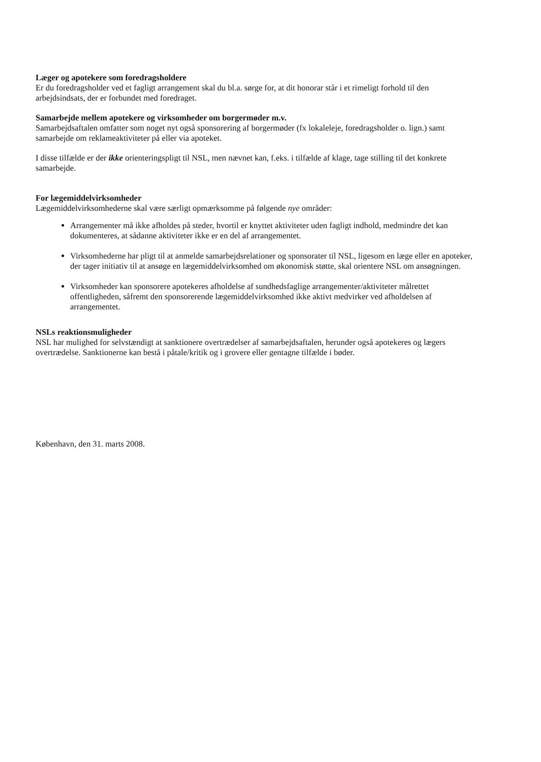Læger og apotekere som foredragsholdere
Er du foredragsholder ved et fagligt arrangement skal du bl.a. sørge for, at dit honorar står i et rimeligt forhold til den arbejdsindsats, der er forbundet med foredraget.
Samarbejde mellem apotekere og virksomheder om borgermøder m.v.
Samarbejdsaftalen omfatter som noget nyt også sponsorering af borgermøder (fx lokaleleje, foredragsholder o. lign.) samt samarbejde om reklameaktiviteter på eller via apoteket.
I disse tilfælde er der ikke orienteringspligt til NSL, men nævnet kan, f.eks. i tilfælde af klage, tage stilling til det konkrete samarbejde.
For lægemiddelvirksomheder
Lægemiddelvirksomhederne skal være særligt opmærksomme på følgende nye områder:
Arrangementer må ikke afholdes på steder, hvortil er knyttet aktiviteter uden fagligt indhold, medmindre det kan dokumenteres, at sådanne aktiviteter ikke er en del af arrangementet.
Virksomhederne har pligt til at anmelde samarbejdsrelationer og sponsorater til NSL, ligesom en læge eller en apoteker, der tager initiativ til at ansøge en lægemiddelvirksomhed om økonomisk støtte, skal orientere NSL om ansøgningen.
Virksomheder kan sponsorere apotekeres afholdelse af sundhedsfaglige arrangementer/aktiviteter målrettet offentligheden, såfremt den sponsorerende lægemiddelvirksomhed ikke aktivt medvirker ved afholdelsen af arrangementet.
NSLs reaktionsmuligheder
NSL har mulighed for selvstændigt at sanktionere overtrædelser af samarbejdsaftalen, herunder også apotekeres og lægers overtrædelse. Sanktionerne kan bestå i påtale/kritik og i grovere eller gentagne tilfælde i bøder.
København, den 31. marts 2008.